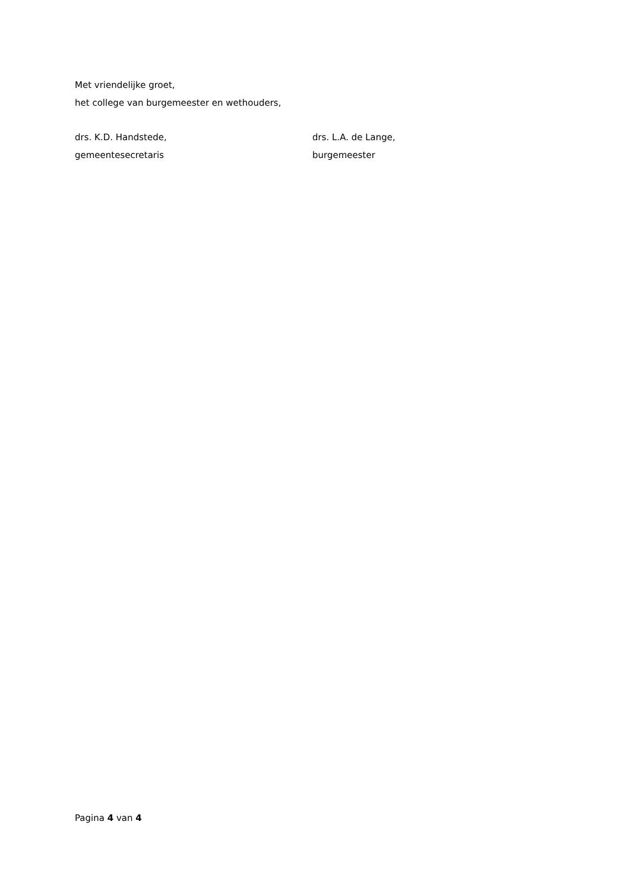Met vriendelijke groet,
het college van burgemeester en wethouders,
drs. K.D. Handstede,
gemeentesecretaris
drs. L.A. de Lange,
burgemeester
Pagina 4 van 4